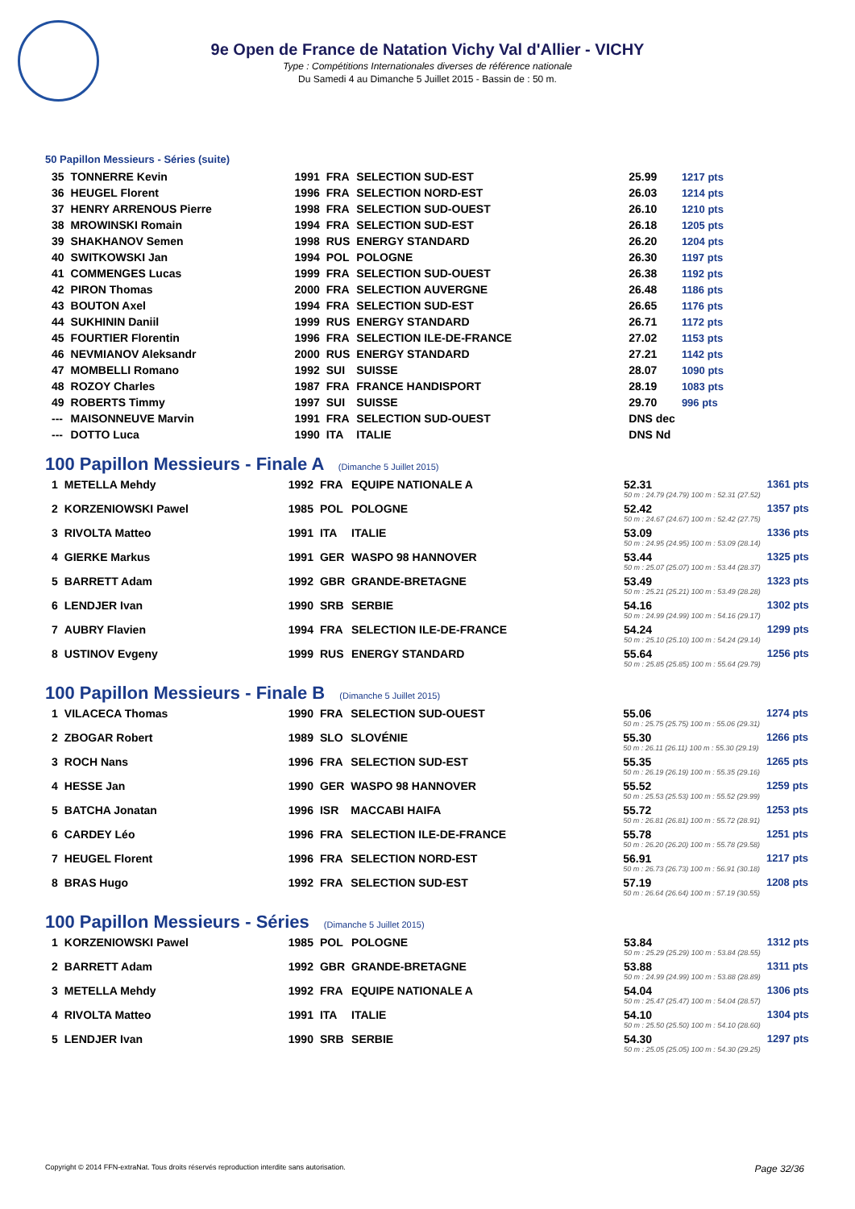9e Open de France de Natation Vichy Val d'Allier - VICHY
Type : Compétitions Internationales diverses de référence nationale
Du Samedi 4 au Dimanche 5 Juillet 2015 - Bassin de : 50 m.
50 Papillon Messieurs - Séries (suite)
| 35 | TONNERRE Kevin | 1991 | FRA | SELECTION SUD-EST | 25.99 | 1217 pts |
| 36 | HEUGEL Florent | 1996 | FRA | SELECTION NORD-EST | 26.03 | 1214 pts |
| 37 | HENRY ARRENOUS Pierre | 1998 | FRA | SELECTION SUD-OUEST | 26.10 | 1210 pts |
| 38 | MROWINSKI Romain | 1994 | FRA | SELECTION SUD-EST | 26.18 | 1205 pts |
| 39 | SHAKHANOV Semen | 1998 | RUS | ENERGY STANDARD | 26.20 | 1204 pts |
| 40 | SWITKOWSKI Jan | 1994 | POL | POLOGNE | 26.30 | 1197 pts |
| 41 | COMMENGES Lucas | 1999 | FRA | SELECTION SUD-OUEST | 26.38 | 1192 pts |
| 42 | PIRON Thomas | 2000 | FRA | SELECTION AUVERGNE | 26.48 | 1186 pts |
| 43 | BOUTON Axel | 1994 | FRA | SELECTION SUD-EST | 26.65 | 1176 pts |
| 44 | SUKHININ Daniil | 1999 | RUS | ENERGY STANDARD | 26.71 | 1172 pts |
| 45 | FOURTIER Florentin | 1996 | FRA | SELECTION ILE-DE-FRANCE | 27.02 | 1153 pts |
| 46 | NEVMIANOV Aleksandr | 2000 | RUS | ENERGY STANDARD | 27.21 | 1142 pts |
| 47 | MOMBELLI Romano | 1992 | SUI | SUISSE | 28.07 | 1090 pts |
| 48 | ROZOY Charles | 1987 | FRA | FRANCE HANDISPORT | 28.19 | 1083 pts |
| 49 | ROBERTS Timmy | 1997 | SUI | SUISSE | 29.70 | 996 pts |
| --- | MAISONNEUVE Marvin | 1991 | FRA | SELECTION SUD-OUEST | DNS dec | |
| --- | DOTTO Luca | 1990 | ITA | ITALIE | DNS Nd | |
100 Papillon Messieurs - Finale A (Dimanche 5 Juillet 2015)
| 1 | METELLA Mehdy | 1992 | FRA | EQUIPE NATIONALE A | 52.31 50 m : 24.79 (24.79) 100 m : 52.31 (27.52) | 1361 pts |
| 2 | KORZENIOWSKI Pawel | 1985 | POL | POLOGNE | 52.42 50 m : 24.67 (24.67) 100 m : 52.42 (27.75) | 1357 pts |
| 3 | RIVOLTA Matteo | 1991 | ITA | ITALIE | 53.09 50 m : 24.95 (24.95) 100 m : 53.09 (28.14) | 1336 pts |
| 4 | GIERKE Markus | 1991 | GER | WASPO 98 HANNOVER | 53.44 50 m : 25.07 (25.07) 100 m : 53.44 (28.37) | 1325 pts |
| 5 | BARRETT Adam | 1992 | GBR | GRANDE-BRETAGNE | 53.49 50 m : 25.21 (25.21) 100 m : 53.49 (28.28) | 1323 pts |
| 6 | LENDJER Ivan | 1990 | SRB | SERBIE | 54.16 50 m : 24.99 (24.99) 100 m : 54.16 (29.17) | 1302 pts |
| 7 | AUBRY Flavien | 1994 | FRA | SELECTION ILE-DE-FRANCE | 54.24 50 m : 25.10 (25.10) 100 m : 54.24 (29.14) | 1299 pts |
| 8 | USTINOV Evgeny | 1999 | RUS | ENERGY STANDARD | 55.64 50 m : 25.85 (25.85) 100 m : 55.64 (29.79) | 1256 pts |
100 Papillon Messieurs - Finale B (Dimanche 5 Juillet 2015)
| 1 | VILACECA Thomas | 1990 | FRA | SELECTION SUD-OUEST | 55.06 50 m : 25.75 (25.75) 100 m : 55.06 (29.31) | 1274 pts |
| 2 | ZBOGAR Robert | 1989 | SLO | SLOVÉNIE | 55.30 50 m : 26.11 (26.11) 100 m : 55.30 (29.19) | 1266 pts |
| 3 | ROCH Nans | 1996 | FRA | SELECTION SUD-EST | 55.35 50 m : 26.19 (26.19) 100 m : 55.35 (29.16) | 1265 pts |
| 4 | HESSE Jan | 1990 | GER | WASPO 98 HANNOVER | 55.52 50 m : 25.53 (25.53) 100 m : 55.52 (29.99) | 1259 pts |
| 5 | BATCHA Jonatan | 1996 | ISR | MACCABI HAIFA | 55.72 50 m : 26.81 (26.81) 100 m : 55.72 (28.91) | 1253 pts |
| 6 | CARDEY Léo | 1996 | FRA | SELECTION ILE-DE-FRANCE | 55.78 50 m : 26.20 (26.20) 100 m : 55.78 (29.58) | 1251 pts |
| 7 | HEUGEL Florent | 1996 | FRA | SELECTION NORD-EST | 56.91 50 m : 26.73 (26.73) 100 m : 56.91 (30.18) | 1217 pts |
| 8 | BRAS Hugo | 1992 | FRA | SELECTION SUD-EST | 57.19 50 m : 26.64 (26.64) 100 m : 57.19 (30.55) | 1208 pts |
100 Papillon Messieurs - Séries (Dimanche 5 Juillet 2015)
| 1 | KORZENIOWSKI Pawel | 1985 | POL | POLOGNE | 53.84 50 m : 25.29 (25.29) 100 m : 53.84 (28.55) | 1312 pts |
| 2 | BARRETT Adam | 1992 | GBR | GRANDE-BRETAGNE | 53.88 50 m : 24.99 (24.99) 100 m : 53.88 (28.89) | 1311 pts |
| 3 | METELLA Mehdy | 1992 | FRA | EQUIPE NATIONALE A | 54.04 50 m : 25.47 (25.47) 100 m : 54.04 (28.57) | 1306 pts |
| 4 | RIVOLTA Matteo | 1991 | ITA | ITALIE | 54.10 50 m : 25.50 (25.50) 100 m : 54.10 (28.60) | 1304 pts |
| 5 | LENDJER Ivan | 1990 | SRB | SERBIE | 54.30 50 m : 25.05 (25.05) 100 m : 54.30 (29.25) | 1297 pts |
Copyright © 2014 FFN-extraNat. Tous droits réservés reproduction interdite sans autorisation. Page 32/36